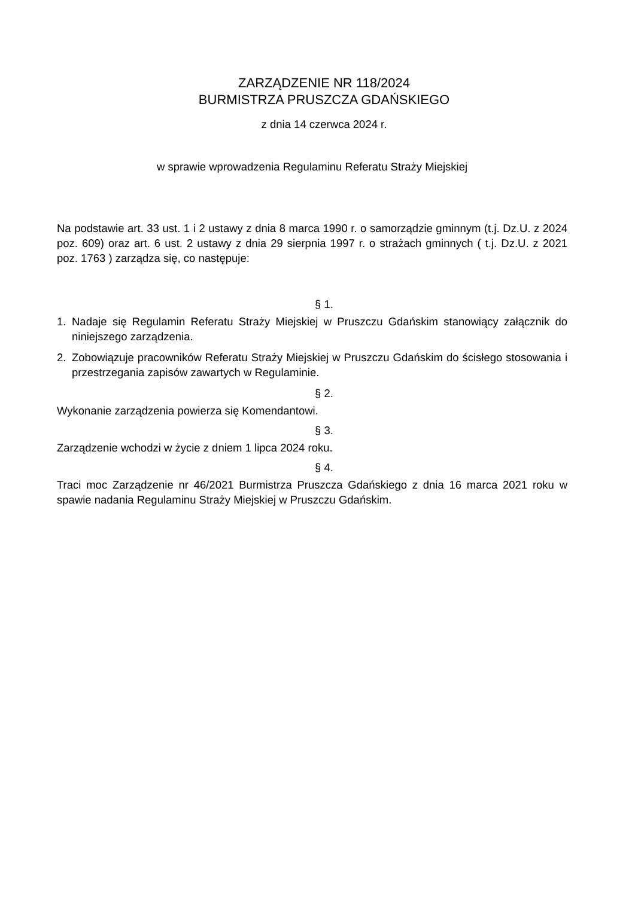ZARZĄDZENIE NR 118/2024
BURMISTRZA PRUSZCZA GDAŃSKIEGO
z dnia 14 czerwca 2024 r.
w sprawie wprowadzenia Regulaminu Referatu Straży Miejskiej
Na podstawie art. 33 ust. 1 i 2 ustawy z dnia 8 marca 1990 r. o samorządzie gminnym (t.j. Dz.U. z 2024 poz. 609) oraz art. 6 ust. 2 ustawy z dnia 29 sierpnia 1997 r. o strażach gminnych ( t.j. Dz.U. z 2021 poz. 1763 ) zarządza się, co następuje:
§ 1.
1. Nadaje się Regulamin Referatu Straży Miejskiej w Pruszczu Gdańskim stanowiący załącznik do niniejszego zarządzenia.
2. Zobowiązuje pracowników Referatu Straży Miejskiej w Pruszczu Gdańskim do ścisłego stosowania i przestrzegania zapisów zawartych w Regulaminie.
§ 2.
Wykonanie zarządzenia powierza się Komendantowi.
§ 3.
Zarządzenie wchodzi w życie z dniem 1 lipca 2024 roku.
§ 4.
Traci moc Zarządzenie nr 46/2021 Burmistrza Pruszcza Gdańskiego z dnia 16 marca 2021 roku w spawie nadania Regulaminu Straży Miejskiej w Pruszczu Gdańskim.